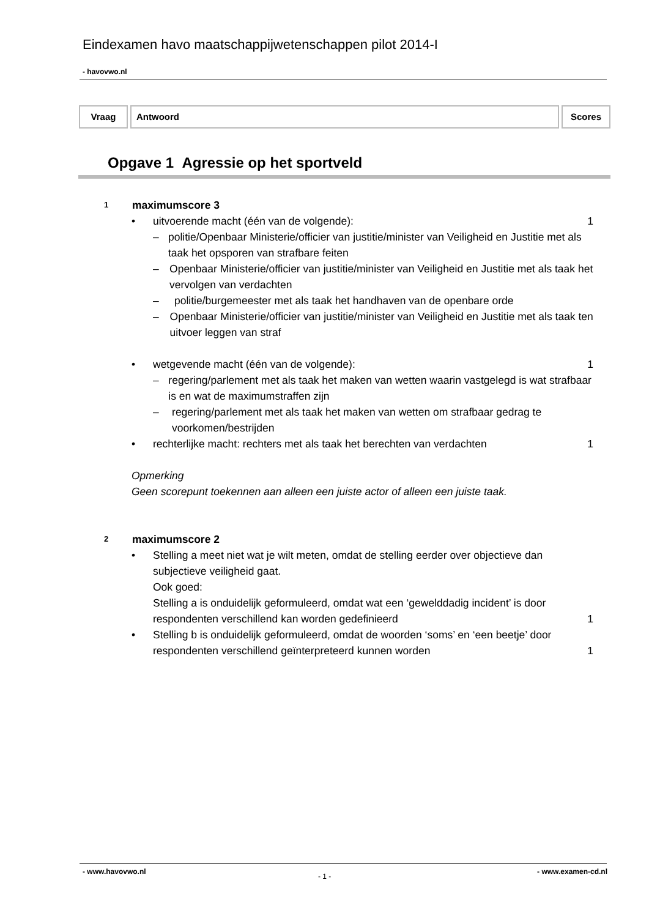Eindexamen havo maatschappijwetenschappen pilot 2014-I
- havovwo.nl
Vraag Antwoord Scores
Opgave 1 Agressie op het sportveld
1
maximumscore 3
• uitvoerende macht (één van de volgende):
1
– politie/Openbaar Ministerie/officier van justitie/minister van Veiligheid en Justitie met als taak het opsporen van strafbare feiten
– Openbaar Ministerie/officier van justitie/minister van Veiligheid en Justitie met als taak het vervolgen van verdachten
– politie/burgemeester met als taak het handhaven van de openbare orde
– Openbaar Ministerie/officier van justitie/minister van Veiligheid en Justitie met als taak ten uitvoer leggen van straf
• wetgevende macht (één van de volgende):
1
– regering/parlement met als taak het maken van wetten waarin vastgelegd is wat strafbaar is en wat de maximumstraffen zijn
– regering/parlement met als taak het maken van wetten om strafbaar gedrag te voorkomen/bestrijden
• rechterlijke macht: rechters met als taak het berechten van verdachten
1
Opmerking
Geen scorepunt toekennen aan alleen een juiste actor of alleen een juiste taak.
2
maximumscore 2
• Stelling a meet niet wat je wilt meten, omdat de stelling eerder over objectieve dan subjectieve veiligheid gaat.
Ook goed:
Stelling a is onduidelijk geformuleerd, omdat wat een ‘gewelddadig incident’ is door respondenten verschillend kan worden gedefinieerd
1
• Stelling b is onduidelijk geformuleerd, omdat de woorden ‘soms’ en ‘een beetje’ door respondenten verschillend geïnterpreteerd kunnen worden
1
- www.havovwo.nl
- 1 -
- www.examen-cd.nl